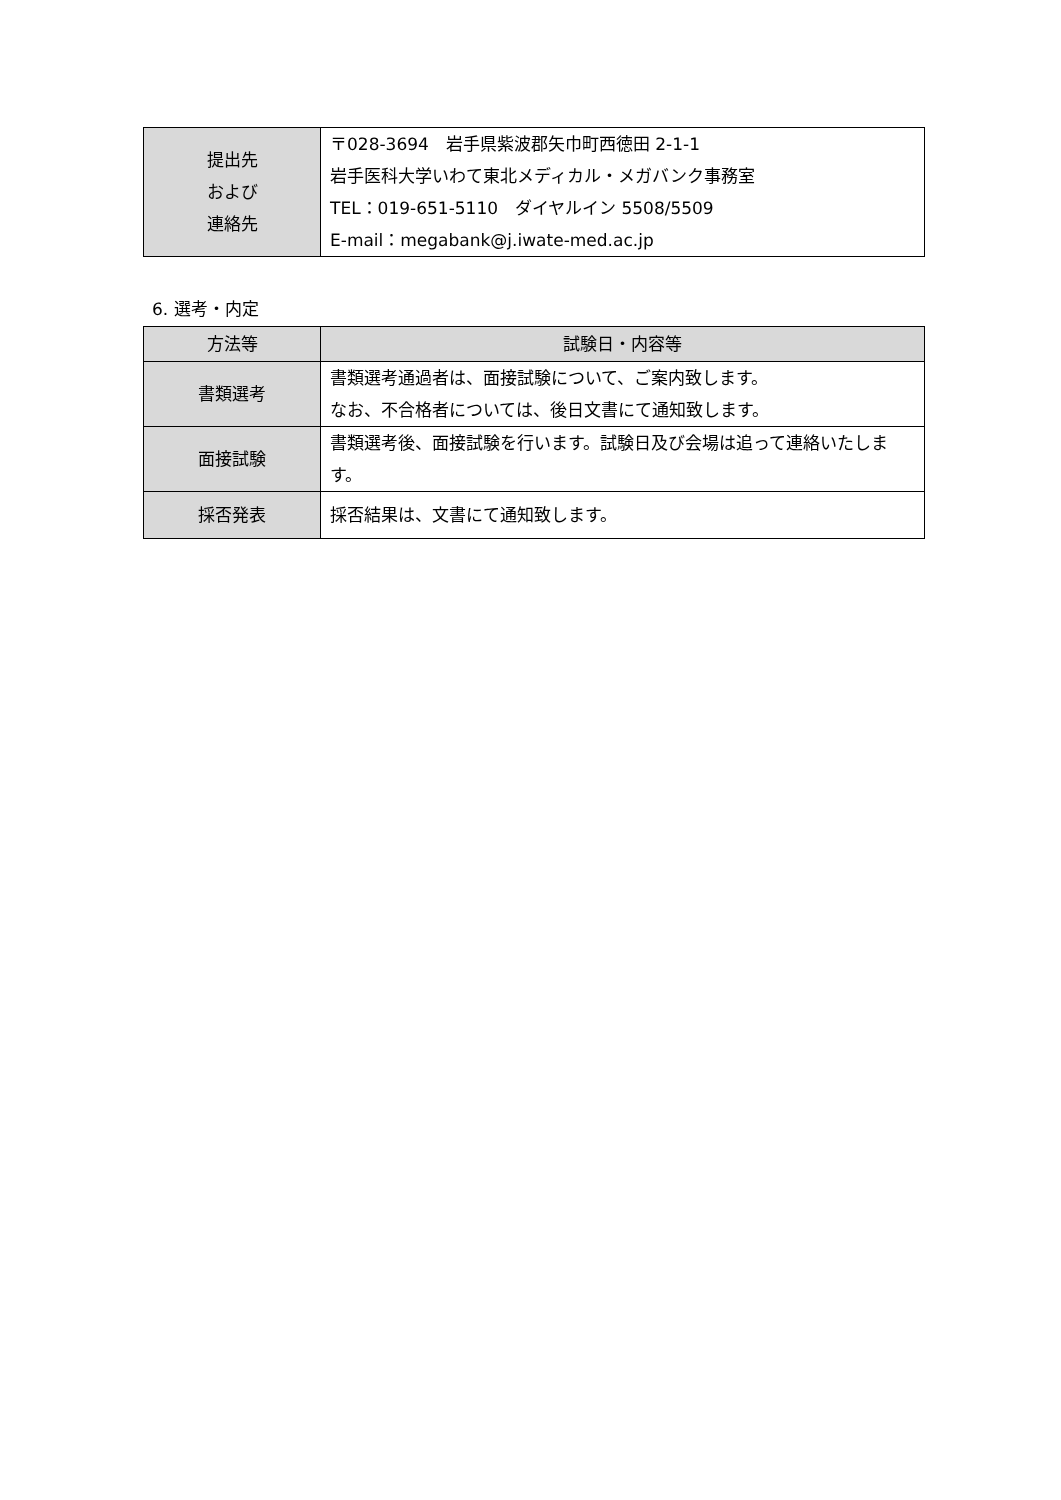| 提出先 および 連絡先 | 〒028-3694 岩手県紫波郡矢巾町西徳田 2-1-1 岩手医科大学いわて東北メディカル・メガバンク事務室 TEL：019-651-5110 ダイヤルイン 5508/5509 E-mail：megabank@j.iwate-med.ac.jp |
6. 選考・内定
| 方法等 | 試験日・内容等 |
| --- | --- |
| 書類選考 | 書類選考通過者は、面接試験について、ご案内致します。 なお、不合格者については、後日文書にて通知致します。 |
| 面接試験 | 書類選考後、面接試験を行います。試験日及び会場は追って連絡いたします。 |
| 採否発表 | 採否結果は、文書にて通知致します。 |